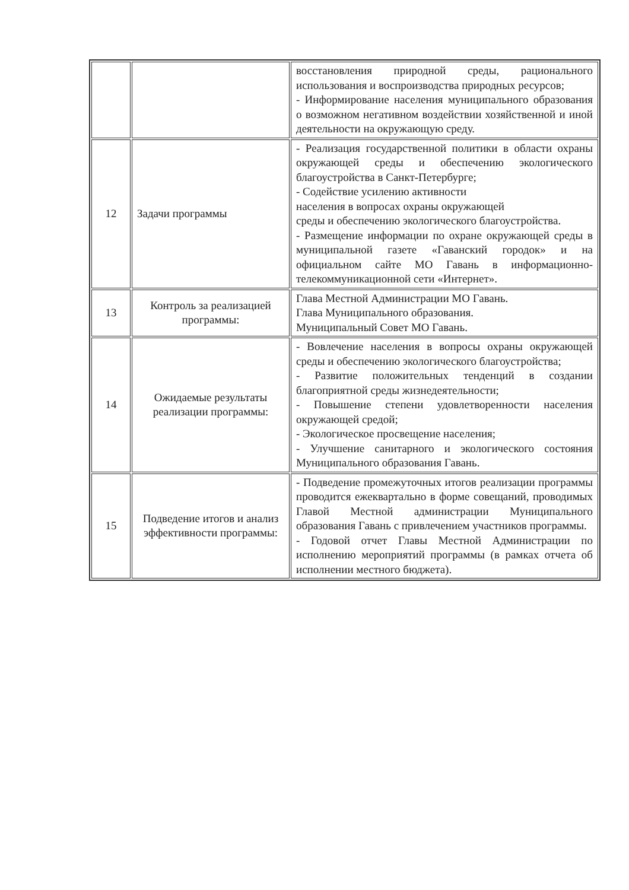| | | восстановления природной среды, рационального использования и воспроизводства природных ресурсов; - Информирование населения муниципального образования о возможном негативном воздействии хозяйственной и иной деятельности на окружающую среду. |
| 12 | Задачи программы | - Реализация государственной политики в области охраны окружающей среды и обеспечению экологического благоустройства в Санкт-Петербурге; - Содействие усилению активности населения в вопросах охраны окружающей среды и обеспечению экологического благоустройства. - Размещение информации по охране окружающей среды в муниципальной газете «Гаванский городок» и на официальном сайте МО Гавань в информационно-телекоммуникационной сети «Интернет». |
| 13 | Контроль за реализацией программы: | Глава Местной Администрации МО Гавань. Глава Муниципального образования. Муниципальный Совет МО Гавань. |
| 14 | Ожидаемые результаты реализации программы: | - Вовлечение населения в вопросы охраны окружающей среды и обеспечению экологического благоустройства; - Развитие положительных тенденций в создании благоприятной среды жизнедеятельности; - Повышение степени удовлетворенности населения окружающей средой; - Экологическое просвещение населения; - Улучшение санитарного и экологического состояния Муниципального образования Гавань. |
| 15 | Подведение итогов и анализ эффективности программы: | - Подведение промежуточных итогов реализации программы проводится ежеквартально в форме совещаний, проводимых Главой Местной администрации Муниципального образования Гавань с привлечением участников программы. - Годовой отчет Главы Местной Администрации по исполнению мероприятий программы (в рамках отчета об исполнении местного бюджета). |